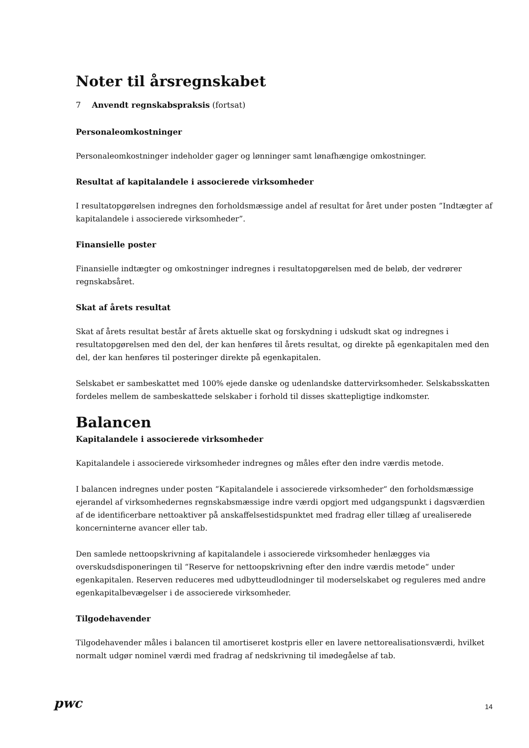Noter til årsregnskabet
7 Anvendt regnskabspraksis (fortsat)
Personaleomkostninger
Personaleomkostninger indeholder gager og lønninger samt lønafhængige omkostninger.
Resultat af kapitalandele i associerede virksomheder
I resultatopgørelsen indregnes den forholdsmæssige andel af resultat for året under posten ”Indtægter af kapitalandele i associerede virksomheder”.
Finansielle poster
Finansielle indtægter og omkostninger indregnes i resultatopgørelsen med de beløb, der vedrører regnskabsåret.
Skat af årets resultat
Skat af årets resultat består af årets aktuelle skat og forskydning i udskudt skat og indregnes i resultatopgørelsen med den del, der kan henføres til årets resultat, og direkte på egenkapitalen med den del, der kan henføres til posteringer direkte på egenkapitalen.
Selskabet er sambeskattet med 100% ejede danske og udenlandske dattervirksomheder. Selskabsskatten fordeles mellem de sambeskattede selskaber i forhold til disses skattepligtige indkomster.
Balancen
Kapitalandele i associerede virksomheder
Kapitalandele i associerede virksomheder indregnes og måles efter den indre værdis metode.
I balancen indregnes under posten “Kapitalandele i associerede virksomheder“ den forholdsmæssige ejerandel af virksomhedernes regnskabsmæssige indre værdi opgjort med udgangspunkt i dagsværdien af de identificerbare nettoaktiver på anskaffelsestidspunktet med fradrag eller tillæg af urealiserede koncerninterne avancer eller tab.
Den samlede nettoopskrivning af kapitalandele i associerede virksomheder henlægges via overskudsdisponeringen til “Reserve for nettoopskrivning efter den indre værdis metode“ under egenkapitalen. Reserven reduceres med udbytteudlodninger til moderselskabet og reguleres med andre egenkapitalbevægelser i de associerede virksomheder.
Tilgodehavender
Tilgodehavender måles i balancen til amortiseret kostpris eller en lavere nettorealisationsværdi, hvilket normalt udgør nominel værdi med fradrag af nedskrivning til imødegåelse af tab.
pwc 14